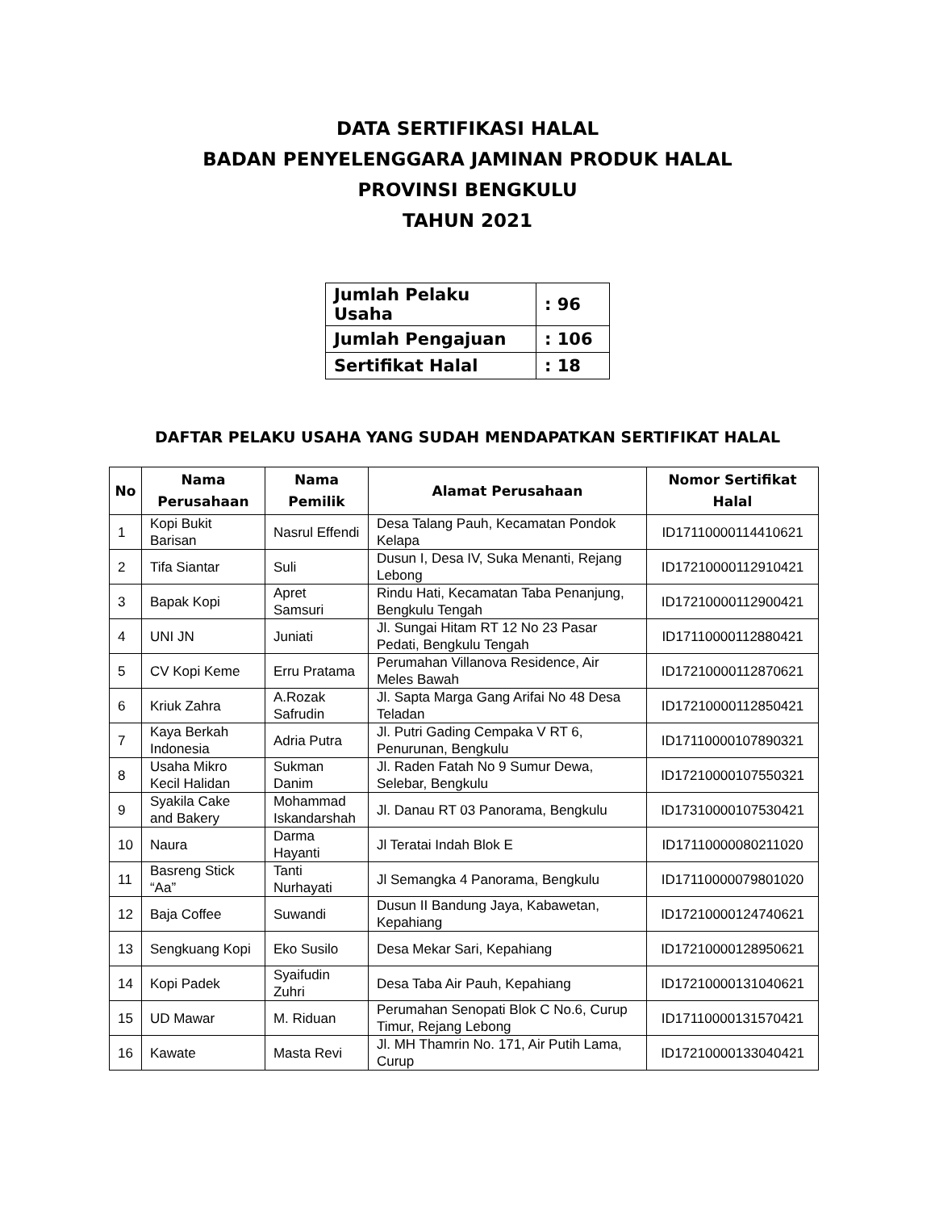DATA SERTIFIKASI HALAL
BADAN PENYELENGGARA JAMINAN PRODUK HALAL
PROVINSI BENGKULU
TAHUN 2021
| Jumlah Pelaku Usaha | : 96 |
| Jumlah Pengajuan | : 106 |
| Sertifikat Halal | : 18 |
DAFTAR PELAKU USAHA YANG SUDAH MENDAPATKAN SERTIFIKAT HALAL
| No | Nama Perusahaan | Nama Pemilik | Alamat Perusahaan | Nomor Sertifikat Halal |
| --- | --- | --- | --- | --- |
| 1 | Kopi Bukit Barisan | Nasrul Effendi | Desa Talang Pauh, Kecamatan Pondok Kelapa | ID17110000114410621 |
| 2 | Tifa Siantar | Suli | Dusun I, Desa IV, Suka Menanti, Rejang Lebong | ID17210000112910421 |
| 3 | Bapak Kopi | Apret Samsuri | Rindu Hati, Kecamatan Taba Penanjung, Bengkulu Tengah | ID17210000112900421 |
| 4 | UNI JN | Juniati | Jl. Sungai Hitam RT 12 No 23 Pasar Pedati, Bengkulu Tengah | ID17110000112880421 |
| 5 | CV Kopi Keme | Erru Pratama | Perumahan Villanova Residence, Air Meles Bawah | ID17210000112870621 |
| 6 | Kriuk Zahra | A.Rozak Safrudin | Jl. Sapta Marga Gang Arifai No 48 Desa Teladan | ID17210000112850421 |
| 7 | Kaya Berkah Indonesia | Adria Putra | Jl. Putri Gading Cempaka V RT 6, Penurunan, Bengkulu | ID17110000107890321 |
| 8 | Usaha Mikro Kecil Halidan | Sukman Danim | Jl. Raden Fatah No 9 Sumur Dewa, Selebar, Bengkulu | ID17210000107550321 |
| 9 | Syakila Cake and Bakery | Mohammad Iskandarshah | Jl. Danau RT 03 Panorama, Bengkulu | ID17310000107530421 |
| 10 | Naura | Darma Hayanti | Jl Teratai Indah Blok E | ID17110000080211020 |
| 11 | Basreng Stick “Aa” | Tanti Nurhayati | Jl Semangka 4 Panorama, Bengkulu | ID17110000079801020 |
| 12 | Baja Coffee | Suwandi | Dusun II Bandung Jaya, Kabawetan, Kepahiang | ID17210000124740621 |
| 13 | Sengkuang Kopi | Eko Susilo | Desa Mekar Sari, Kepahiang | ID17210000128950621 |
| 14 | Kopi Padek | Syaifudin Zuhri | Desa Taba Air Pauh, Kepahiang | ID17210000131040621 |
| 15 | UD Mawar | M. Riduan | Perumahan Senopati Blok C No.6, Curup Timur, Rejang Lebong | ID17110000131570421 |
| 16 | Kawate | Masta Revi | Jl. MH Thamrin No. 171, Air Putih Lama, Curup | ID17210000133040421 |